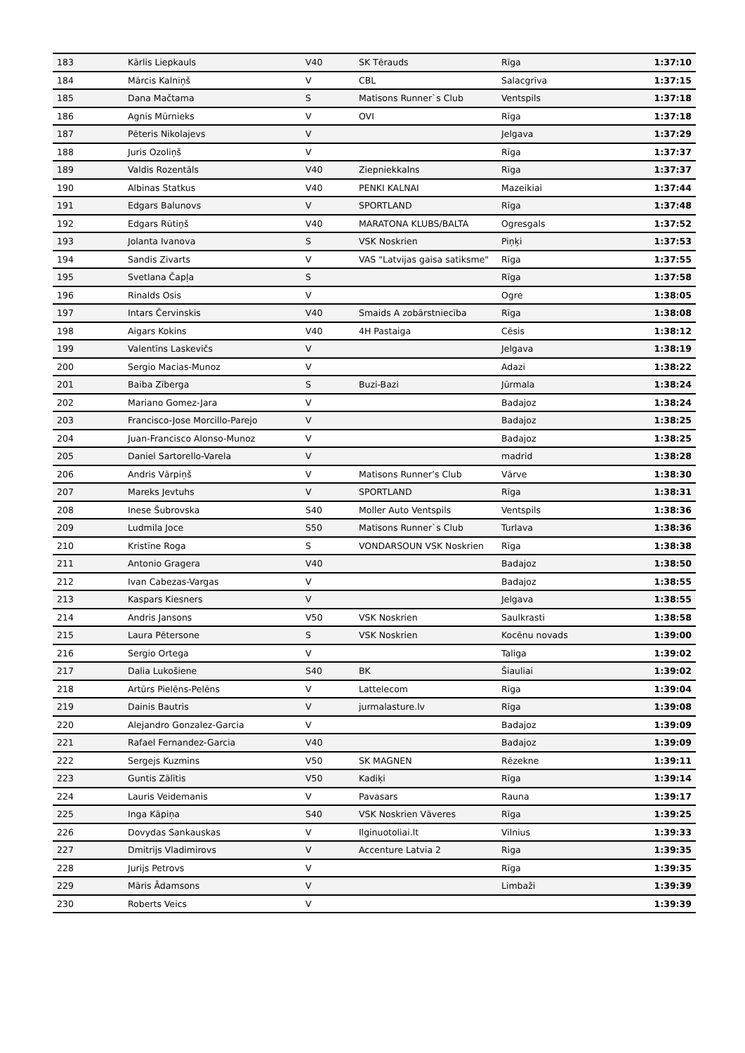| 183 | Kārlis Liepkauls | V40 | SK Tērauds | Rīga | 1:37:10 |
| 184 | Mārcis Kalniņš | V | CBL | Salacgrīva | 1:37:15 |
| 185 | Dana Mačtama | S | Matisons Runner`s Club | Ventspils | 1:37:18 |
| 186 | Agnis Mūrnieks | V | OVI | Rīga | 1:37:18 |
| 187 | Pēteris Nikolajevs | V | | Jelgava | 1:37:29 |
| 188 | Juris Ozoliņš | V | | Rīga | 1:37:37 |
| 189 | Valdis Rozentāls | V40 | Ziepniekkalns | Rīga | 1:37:37 |
| 190 | Albinas Statkus | V40 | PENKI KALNAI | Mazeikiai | 1:37:44 |
| 191 | Edgars Balunovs | V | SPORTLAND | Rīga | 1:37:48 |
| 192 | Edgars Rūtiņš | V40 | MARATONA KLUBS/BALTA | Ogresgals | 1:37:52 |
| 193 | Jolanta Ivanova | S | VSK Noskrien | Piņķi | 1:37:53 |
| 194 | Sandis Zivarts | V | VAS "Latvijas gaisa satiksme" | Rīga | 1:37:55 |
| 195 | Svetlana Čapļa | S | | Rīga | 1:37:58 |
| 196 | Rinalds Osis | V | | Ogre | 1:38:05 |
| 197 | Intars Červinskis | V40 | Smaids A zobārstniecība | Rīga | 1:38:08 |
| 198 | Aigars Kokins | V40 | 4H Pastaiga | Cēsis | 1:38:12 |
| 199 | Valentīns Laskevičs | V | | Jelgava | 1:38:19 |
| 200 | Sergio Macias-Munoz | V | | Adazi | 1:38:22 |
| 201 | Baiba Zīberga | S | Buzi-Bazi | Jūrmala | 1:38:24 |
| 202 | Mariano Gomez-Jara | V | | Badajoz | 1:38:24 |
| 203 | Francisco-Jose Morcillo-Parejo | V | | Badajoz | 1:38:25 |
| 204 | Juan-Francisco Alonso-Munoz | V | | Badajoz | 1:38:25 |
| 205 | Daniel Sartorello-Varela | V | | madrid | 1:38:28 |
| 206 | Andris Vārpiņš | V | Matisons Runner’s Club | Vārve | 1:38:30 |
| 207 | Mareks Jevtuhs | V | SPORTLAND | Rīga | 1:38:31 |
| 208 | Inese Šubrovska | S40 | Moller Auto Ventspils | Ventspils | 1:38:36 |
| 209 | Ludmila Joce | S50 | Matisons Runner`s Club | Turlava | 1:38:36 |
| 210 | Kristīne Roga | S | VONDARSOUN VSK Noskrien | Rīga | 1:38:38 |
| 211 | Antonio Gragera | V40 | | Badajoz | 1:38:50 |
| 212 | Ivan Cabezas-Vargas | V | | Badajoz | 1:38:55 |
| 213 | Kaspars Kiesners | V | | Jelgava | 1:38:55 |
| 214 | Andris Jansons | V50 | VSK Noskrien | Saulkrasti | 1:38:58 |
| 215 | Laura Pētersone | S | VSK Noskrien | Kocēnu novads | 1:39:00 |
| 216 | Sergio Ortega | V | | Taliga | 1:39:02 |
| 217 | Dalia Lukošiene | S40 | BK | Šiauliai | 1:39:02 |
| 218 | Artūrs Pielēns-Pelēns | V | Lattelecom | Rīga | 1:39:04 |
| 219 | Dainis Bautris | V | jurmalasture.lv | Rīga | 1:39:08 |
| 220 | Alejandro Gonzalez-Garcia | V | | Badajoz | 1:39:09 |
| 221 | Rafael Fernandez-Garcia | V40 | | Badajoz | 1:39:09 |
| 222 | Sergejs Kuzmins | V50 | SK MAGNEN | Rēzekne | 1:39:11 |
| 223 | Guntis Zālītis | V50 | Kadiķi | Rīga | 1:39:14 |
| 224 | Lauris Veidemanis | V | Pavasars | Rauna | 1:39:17 |
| 225 | Inga Kāpiņa | S40 | VSK Noskrien Vāveres | Rīga | 1:39:25 |
| 226 | Dovydas Sankauskas | V | Ilginuotoliai.lt | Vilnius | 1:39:33 |
| 227 | Dmitrijs Vladimirovs | V | Accenture Latvia 2 | Riga | 1:39:35 |
| 228 | Jurijs Petrovs | V | | Rīga | 1:39:35 |
| 229 | Māris Ādamsons | V | | Limbaži | 1:39:39 |
| 230 | Roberts Veics | V | | | 1:39:39 |